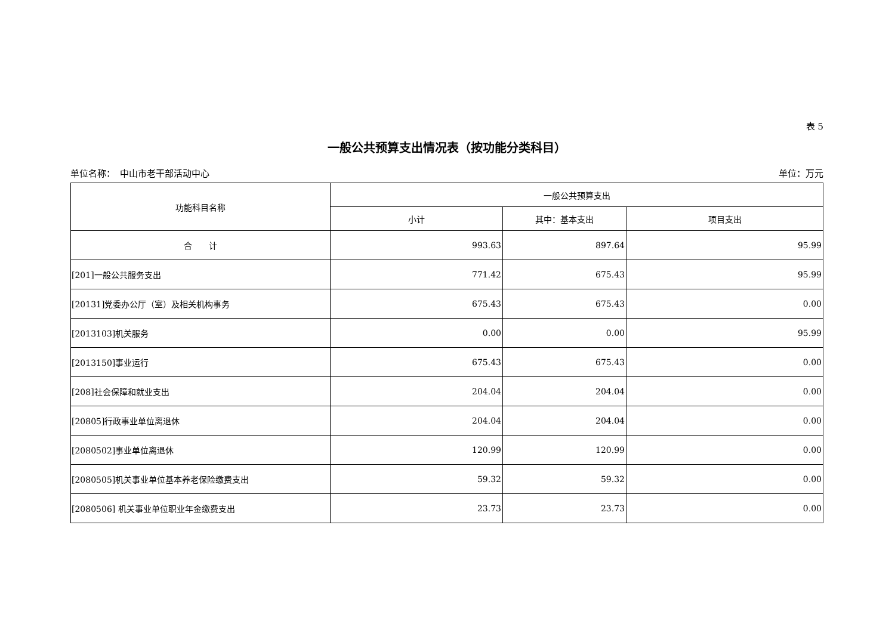表 5
一般公共预算支出情况表（按功能分类科目）
单位名称：　中山市老干部活动中心 单位：万元
| 功能科目名称 | 一般公共预算支出 | | |
| --- | --- | --- | --- |
| | 小计 | 其中：基本支出 | 项目支出 |
| 合 计 | 993.63 | 897.64 | 95.99 |
| [201]一般公共服务支出 | 771.42 | 675.43 | 95.99 |
| [20131]党委办公厅（室）及相关机构事务 | 675.43 | 675.43 | 0.00 |
| [2013103]机关服务 | 0.00 | 0.00 | 95.99 |
| [2013150]事业运行 | 675.43 | 675.43 | 0.00 |
| [208]社会保障和就业支出 | 204.04 | 204.04 | 0.00 |
| [20805]行政事业单位离退休 | 204.04 | 204.04 | 0.00 |
| [2080502]事业单位离退休 | 120.99 | 120.99 | 0.00 |
| [2080505]机关事业单位基本养老保险缴费支出 | 59.32 | 59.32 | 0.00 |
| [2080506] 机关事业单位职业年金缴费支出 | 23.73 | 23.73 | 0.00 |